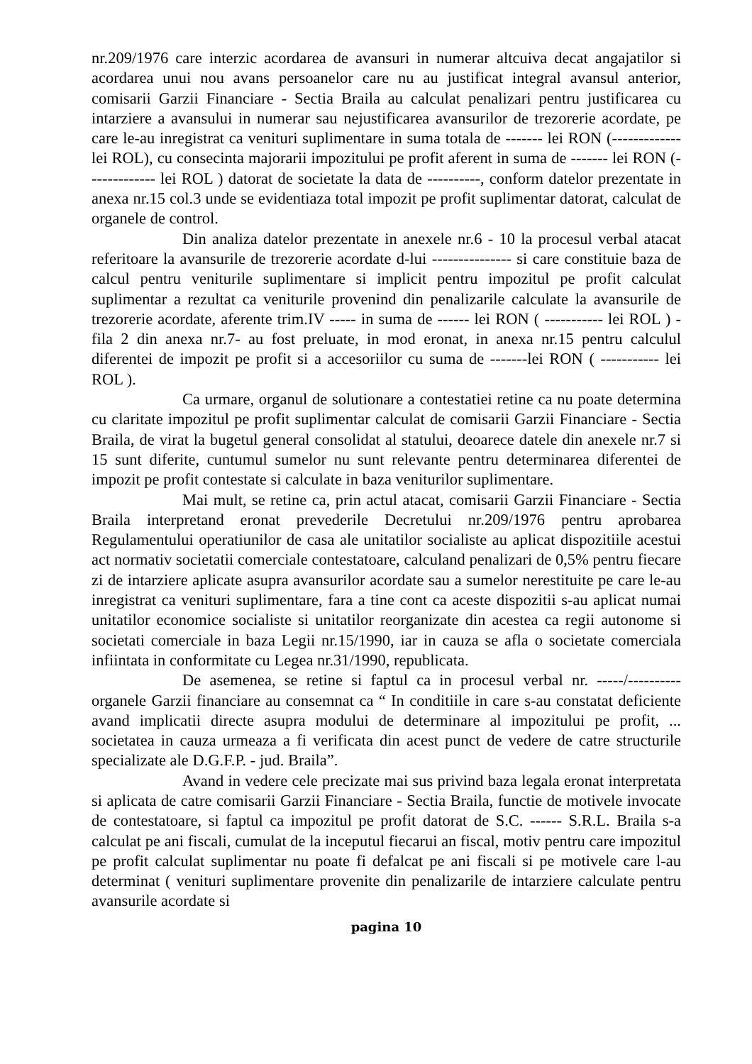nr.209/1976 care interzic acordarea de avansuri in numerar altcuiva decat angajatilor si acordarea unui nou avans persoanelor care nu au justificat integral avansul anterior, comisarii Garzii Financiare - Sectia Braila au calculat penalizari pentru justificarea cu intarziere a avansului in numerar sau nejustificarea avansurilor de trezorerie acordate, pe care le-au inregistrat ca venituri suplimentare in suma totala de ------- lei RON (------------- lei ROL), cu consecinta majorarii impozitului pe profit aferent in suma de ------- lei RON (------------- lei ROL ) datorat de societate la data de ----------, conform datelor prezentate in anexa nr.15 col.3 unde se evidentiaza total impozit pe profit suplimentar datorat, calculat de organele de control.
Din analiza datelor prezentate in anexele nr.6 - 10 la procesul verbal atacat referitoare la avansurile de trezorerie acordate d-lui --------------- si care constituie baza de calcul pentru veniturile suplimentare si implicit pentru impozitul pe profit calculat suplimentar a rezultat ca veniturile provenind din penalizarile calculate la avansurile de trezorerie acordate, aferente trim.IV ----- in suma de ------ lei RON ( ----------- lei ROL ) - fila 2 din anexa nr.7- au fost preluate, in mod eronat, in anexa nr.15 pentru calculul diferentei de impozit pe profit si a accesoriilor cu suma de -------lei RON ( ----------- lei ROL ).
Ca urmare, organul de solutionare a contestatiei retine ca nu poate determina cu claritate impozitul pe profit suplimentar calculat de comisarii Garzii Financiare - Sectia Braila, de virat la bugetul general consolidat al statului, deoarece datele din anexele nr.7 si 15 sunt diferite, cuntumul sumelor nu sunt relevante pentru determinarea diferentei de impozit pe profit contestate si calculate in baza veniturilor suplimentare.
Mai mult, se retine ca, prin actul atacat, comisarii Garzii Financiare - Sectia Braila interpretand eronat prevederile Decretului nr.209/1976 pentru aprobarea Regulamentului operatiunilor de casa ale unitatilor socialiste au aplicat dispozitiile acestui act normativ societatii comerciale contestatoare, calculand penalizari de 0,5% pentru fiecare zi de intarziere aplicate asupra avansurilor acordate sau a sumelor nerestituite pe care le-au inregistrat ca venituri suplimentare, fara a tine cont ca aceste dispozitii s-au aplicat numai unitatilor economice socialiste si unitatilor reorganizate din acestea ca regii autonome si societati comerciale in baza Legii nr.15/1990, iar in cauza se afla o societate comerciala infiintata in conformitate cu Legea nr.31/1990, republicata.
De asemenea, se retine si faptul ca in procesul verbal nr. -----/---------- organele Garzii financiare au consemnat ca “ In conditiile in care s-au constatat deficiente avand implicatii directe asupra modului de determinare al impozitului pe profit, ... societatea in cauza urmeaza a fi verificata din acest punct de vedere de catre structurile specializate ale D.G.F.P. - jud. Braila”.
Avand in vedere cele precizate mai sus privind baza legala eronat interpretata si aplicata de catre comisarii Garzii Financiare - Sectia Braila, functie de motivele invocate de contestatoare, si faptul ca impozitul pe profit datorat de S.C. ------ S.R.L. Braila s-a calculat pe ani fiscali, cumulat de la inceputul fiecarui an fiscal, motiv pentru care impozitul pe profit calculat suplimentar nu poate fi defalcat pe ani fiscali si pe motivele care l-au determinat ( venituri suplimentare provenite din penalizarile de intarziere calculate pentru avansurile acordate si
pagina 10